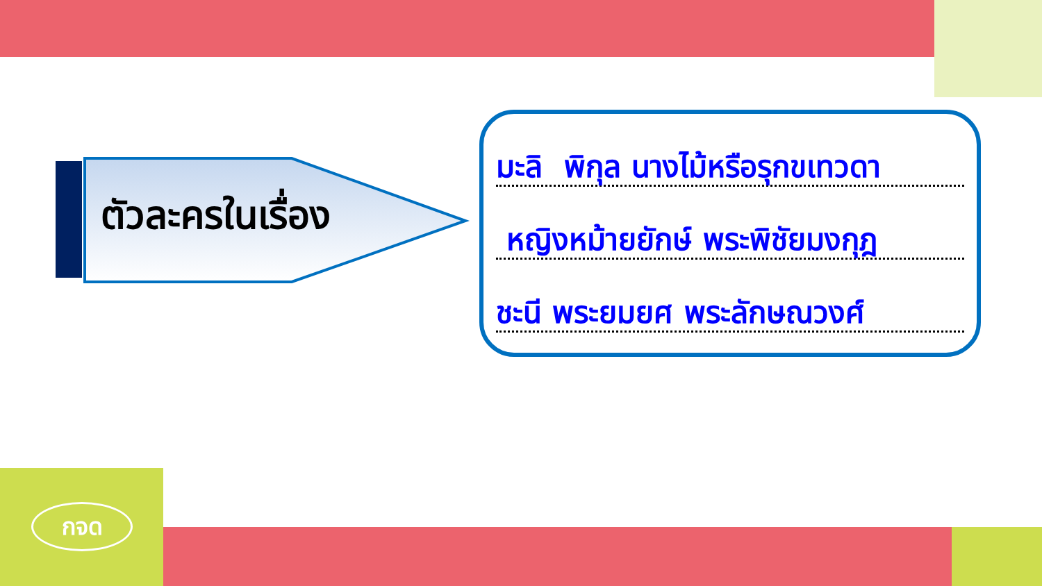กจด
ตัวละครในเรื่อง
มะลิ พิกุล นางไม้หรือรุกขเทวดา
หญิงหม้ายยักษ์ พระพิชัยมงกุฎ
ชะนี พระยมยศ พระลักษณวงศ์